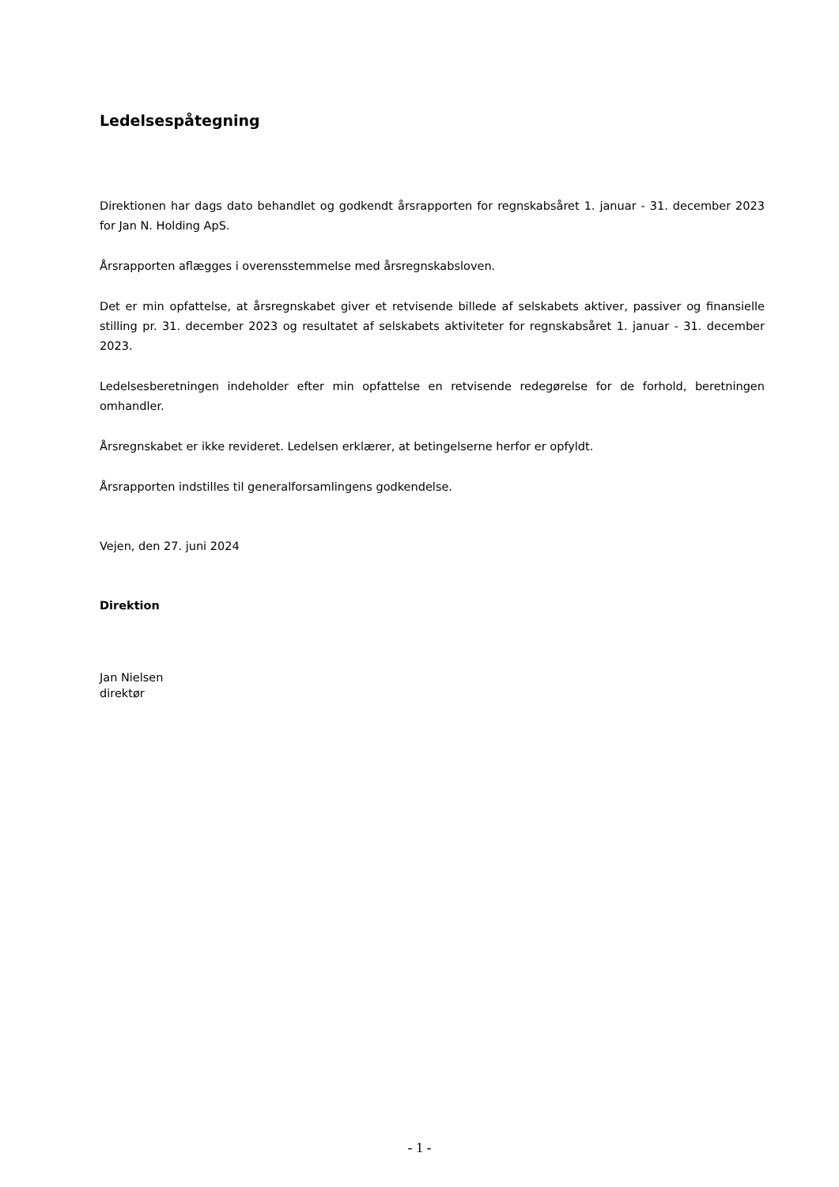Ledelsespåtegning
Direktionen har dags dato behandlet og godkendt årsrapporten for regnskabsåret 1. januar - 31. december 2023 for Jan N. Holding ApS.
Årsrapporten aflægges i overensstemmelse med årsregnskabsloven.
Det er min opfattelse, at årsregnskabet giver et retvisende billede af selskabets aktiver, passiver og finansielle stilling pr. 31. december 2023 og resultatet af selskabets aktiviteter for regnskabsåret 1. januar - 31. december 2023.
Ledelsesberetningen indeholder efter min opfattelse en retvisende redegørelse for de forhold, beretningen omhandler.
Årsregnskabet er ikke revideret. Ledelsen erklærer, at betingelserne herfor er opfyldt.
Årsrapporten indstilles til generalforsamlingens godkendelse.
Vejen, den 27. juni 2024
Direktion
Jan Nielsen
direktør
- 1 -